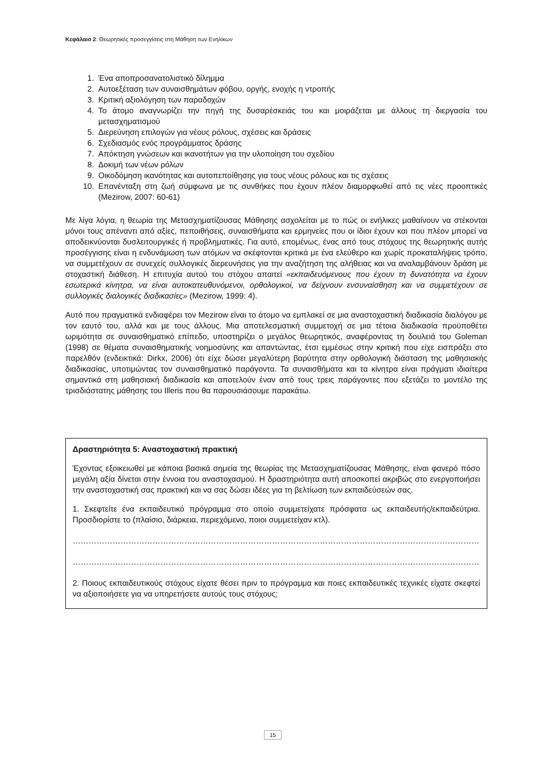Κεφάλαιο 2: Θεωρητικές προσεγγίσεις στη Μάθηση των Ενηλίκων
1. Ένα αποπροσανατολιστικό δίλημμα
2. Αυτοεξέταση των συναισθημάτων φόβου, οργής, ενοχής η ντροπής
3. Κριτική αξιολόγηση των παραδοχών
4. Το άτομο αναγνωρίζει την πηγή της δυσαρέσκειάς του και μοιράζεται με άλλους τη διεργασία του μετασχηματισμού
5. Διερεύνηση επιλογών για νέους ρόλους, σχέσεις και δράσεις
6. Σχεδιασμός ενός προγράμματος δράσης
7. Απόκτηση γνώσεων και ικανοτήτων για την υλοποίηση του σχεδίου
8. Δοκιμή των νέων ρόλων
9. Οικοδόμηση ικανότητας και αυτοπεποίθησης για τους νέους ρόλους και τις σχέσεις
10. Επανένταξη στη ζωή σύμφωνα με τις συνθήκες που έχουν πλέον διαμορφωθεί από τις νέες προοπτικές (Mezirow, 2007: 60-61)
Με λίγα λόγια, η θεωρία της Μετασχηματίζουσας Μάθησης ασχολείται με το πώς οι ενήλικες μαθαίνουν να στέκονται μόνοι τους απέναντι από αξίες, πεποιθήσεις, συναισθήματα και ερμηνείες που οι ίδιοι έχουν και που πλέον μπορεί να αποδεικνύονται δυσλειτουργικές ή προβληματικές. Για αυτό, επομένως, ένας από τους στόχους της θεωρητικής αυτής προσέγγισης είναι η ενδυνάμωση των ατόμων να σκέφτονται κριτικά με ένα ελεύθερο και χωρίς προκαταλήψεις τρόπο, να συμμετέχουν σε συνεχείς συλλογικές διερευνήσεις για την αναζήτηση της αλήθειας και να αναλαμβάνουν δράση με στοχαστική διάθεση. Η επιτυχία αυτού του στόχου απαιτεί «εκπαιδευόμενους που έχουν τη δυνατότητα να έχουν εσωτερικά κίνητρα, να είναι αυτοκατευθυνόμενοι, ορθολογικοί, να δείχνουν ενσυναίσθηση και να συμμετέχουν σε συλλογικές διαλογικές διαδικασίες» (Mezirow, 1999: 4).
Αυτό που πραγματικά ενδιαφέρει τον Mezirow είναι το άτομο να εμπλακεί σε μια αναστοχαστική διαδικασία διαλόγου με τον εαυτό του, αλλά και με τους άλλους. Μια αποτελεσματική συμμετοχή σε μια τέτοια διαδικασία προϋποθέτει ωριμότητα σε συναισθηματικό επίπεδο, υποστηρίζει ο μεγάλος θεωρητικός, αναφέροντας τη δουλειά του Goleman (1998) σε θέματα συναισθηματικής νοημοσύνης και απαντώντας, έτσι εμμέσως στην κριτική που είχε εισπράξει στο παρελθόν (ενδεικτικά: Dirkx, 2006) ότι είχε δώσει μεγαλύτερη βαρύτητα στην ορθολογική διάσταση της μαθησιακής διαδικασίας, υποτιμώντας τον συναισθηματικό παράγοντα. Τα συναισθήματα και τα κίνητρα είναι πράγματι ιδιαίτερα σημαντικά στη μαθησιακή διαδικασία και αποτελούν έναν από τους τρεις παράγοντες που εξετάζει το μοντέλο της τρισδιάστατης μάθησης του Illeris που θα παρουσιάσουμε παρακάτω.
Δραστηριότητα 5: Αναστοχαστική πρακτική
Έχοντας εξοικειωθεί με κάποια βασικά σημεία της θεωρίας της Μετασχηματίζουσας Μάθησης, είναι φανερό πόσο μεγάλη αξία δίνεται στην έννοια του αναστοχασμού. Η δραστηριότητα αυτή αποσκοπεί ακριβώς στο ενεργοποιήσει την αναστοχαστική σας πρακτική και να σας δώσει ιδέες για τη βελτίωση των εκπαιδεύσεών σας.
1. Σκεφτείτε ένα εκπαιδευτικό πρόγραμμα στο οποίο συμμετείχατε πρόσφατα ως εκπαιδευτής/εκπαιδεύτρια. Προσδιορίστε το (πλαίσιο, διάρκεια, περιεχόμενο, ποιοι συμμετείχαν κτλ).
…………………………………………………………………………………………………………………………………………………………………………
…………………………………………………………………………………………………………………………………………………………………………
2. Ποιους εκπαιδευτικούς στόχους είχατε θέσει πριν το πρόγραμμα και ποιες εκπαιδευτικές τεχνικές είχατε σκεφτεί να αξιοποιήσετε για να υπηρετήσετε αυτούς τους στόχους;
15